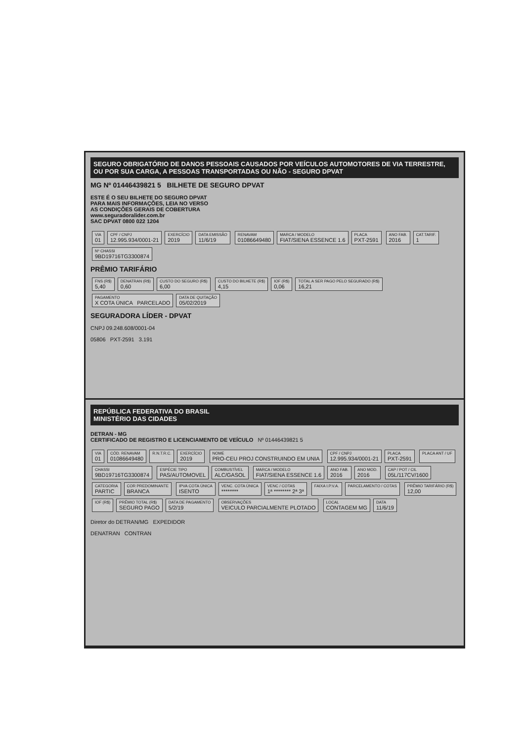SEGURO OBRIGATÓRIO DE DANOS PESSOAIS CAUSADOS POR VEÍCULOS AUTOMOTORES DE VIA TERRESTRE, OU POR SUA CARGA, A PESSOAS TRANSPORTADAS OU NÃO - SEGURO DPVAT
MG Nº 01446439821 5 BILHETE DE SEGURO DPVAT
ESTE É O SEU BILHETE DO SEGURO DPVAT
PARA MAIS INFORMAÇÕES, LEIA NO VERSO
AS CONDIÇÕES GERAIS DE COBERTURA
www.seguradoralider.com.br
SAC DPVAT 0800 022 1204
VIA 01
CPF / CNPJ 12.995.934/0001-21
EXERCÍCIO 2019
DATA EMISSÃO 11/6/19
RENAVAM 01086649480
MARCA / MODELO FIAT/SIENA ESSENCE 1.6
PLACA PXT-2591
ANO FAB. 2016
CAT.TARIF. 1
Nº CHASSI 9BD19716TG3300874
PRÊMIO TARIFÁRIO
FNS (R$) 5,40
DENATRAN (R$) 0,60
CUSTO DO SEGURO (R$) 6,00
CUSTO DO BILHETE (R$) 4,15
IOF (R$) 0,06
TOTAL A SER PAGO PELO SEGURADO (R$) 16,21
PAGAMENTO X COTA ÚNICA PARCELADO
DATA DE QUITAÇÃO 05/02/2019
SEGURADORA LÍDER - DPVAT
CNPJ 09.248.608/0001-04
05806 PXT-2591 3.191
REPÚBLICA FEDERATIVA DO BRASIL
MINISTÉRIO DAS CIDADES
DETRAN - MG
CERTIFICADO DE REGISTRO E LICENCIAMENTO DE VEÍCULO Nº 01446439821 5
VIA 01
CÓD. RENAVAM 01086649480
R.N.T.R.C. EXERCÍCIO 2019
NOME PRO-CEU PROJ CONSTRUINDO EM UNIA
CPF / CNPJ 12.995.934/0001-21
PLACA PXT-2591
PLACA ANT / UF CHASSI 9BD19716TG3300874
ESPÉCIE TIPO PAS/AUTOMOVEL
COMBUSTÍVEL ALC/GASOL
MARCA / MODELO FIAT/SIENA ESSENCE 1.6
ANO FAB. 2016
ANO MOD. 2016
CAP / POT / CIL 05L/117CV/1600
CATEGORIA PARTIC
COR PREDOMINANTE BRANCA
IPVA COTA ÚNICA ISENTO
VENC. COTA ÚNICA ********
VENC / COTAS 1ª ******** 2ª 3ª
FAIXA I.P.V.A. PARCELAMENTO / COTAS PRÊMIO TARIFÁRIO (R$) 12,00
IOF (R$) PRÊMIO TOTAL (R$) SEGURO PAGO
DATA DE PAGAMENTO 5/2/19
OBSERVAÇÕES VEICULO PARCIALMENTE PLOTADO
LOCAL CONTAGEM MG
DATA 11/6/19
Diretor do DETRAN/MG EXPEDIDOR
DENATRAN CONTRAN